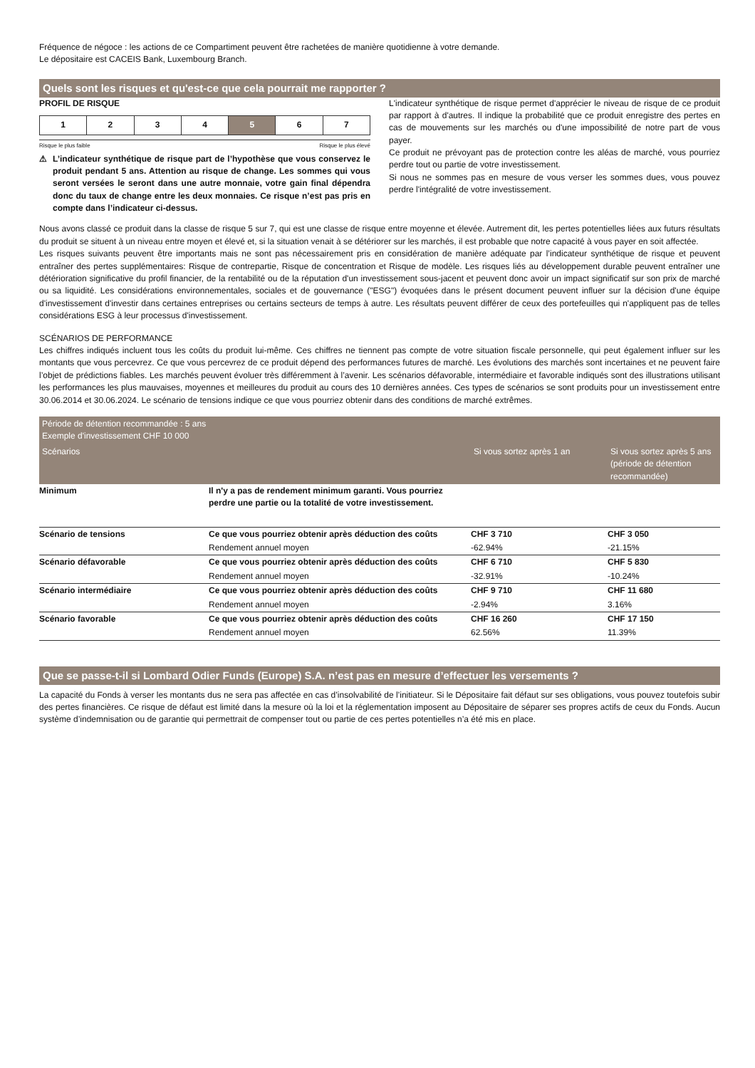Fréquence de négoce : les actions de ce Compartiment peuvent être rachetées de manière quotidienne à votre demande.
Le dépositaire est CACEIS Bank, Luxembourg Branch.
Quels sont les risques et qu'est-ce que cela pourrait me rapporter ?
PROFIL DE RISQUE
| 1 | 2 | 3 | 4 | 5 | 6 | 7 |
Risque le plus faible Risque le plus élevé
⚠ L’indicateur synthétique de risque part de l’hypothèse que vous conservez le produit pendant 5 ans. Attention au risque de change. Les sommes qui vous seront versées le seront dans une autre monnaie, votre gain final dépendra donc du taux de change entre les deux monnaies. Ce risque n’est pas pris en compte dans l’indicateur ci-dessus.
L'indicateur synthétique de risque permet d'apprécier le niveau de risque de ce produit par rapport à d'autres. Il indique la probabilité que ce produit enregistre des pertes en cas de mouvements sur les marchés ou d'une impossibilité de notre part de vous payer.
Ce produit ne prévoyant pas de protection contre les aléas de marché, vous pourriez perdre tout ou partie de votre investissement.
Si nous ne sommes pas en mesure de vous verser les sommes dues, vous pouvez perdre l'intégralité de votre investissement.
Nous avons classé ce produit dans la classe de risque 5 sur 7, qui est une classe de risque entre moyenne et élevée. Autrement dit, les pertes potentielles liées aux futurs résultats du produit se situent à un niveau entre moyen et élevé et, si la situation venait à se détériorer sur les marchés, il est probable que notre capacité à vous payer en soit affectée.
Les risques suivants peuvent être importants mais ne sont pas nécessairement pris en considération de manière adéquate par l’indicateur synthétique de risque et peuvent entraîner des pertes supplémentaires: Risque de contrepartie, Risque de concentration et Risque de modèle. Les risques liés au développement durable peuvent entraîner une détérioration significative du profil financier, de la rentabilité ou de la réputation d'un investissement sous-jacent et peuvent donc avoir un impact significatif sur son prix de marché ou sa liquidité. Les considérations environnementales, sociales et de gouvernance ("ESG") évoquées dans le présent document peuvent influer sur la décision d'une équipe d'investissement d'investir dans certaines entreprises ou certains secteurs de temps à autre. Les résultats peuvent différer de ceux des portefeuilles qui n'appliquent pas de telles considérations ESG à leur processus d'investissement.
SCÉNARIOS DE PERFORMANCE
Les chiffres indiqués incluent tous les coûts du produit lui-même. Ces chiffres ne tiennent pas compte de votre situation fiscale personnelle, qui peut également influer sur les montants que vous percevrez. Ce que vous percevrez de ce produit dépend des performances futures de marché. Les évolutions des marchés sont incertaines et ne peuvent faire l’objet de prédictions fiables. Les marchés peuvent évoluer très différemment à l’avenir. Les scénarios défavorable, intermédiaire et favorable indiqués sont des illustrations utilisant les performances les plus mauvaises, moyennes et meilleures du produit au cours des 10 dernières années. Ces types de scénarios se sont produits pour un investissement entre 30.06.2014 et 30.06.2024. Le scénario de tensions indique ce que vous pourriez obtenir dans des conditions de marché extrêmes.
| Période de détention recommandée : 5 ans Exemple d'investissement CHF 10 000 | | | |
| --- | --- | --- | --- |
| Scénarios | | Si vous sortez après 1 an | Si vous sortez après 5 ans (période de détention recommandée) |
| Minimum | Il n'y a pas de rendement minimum garanti. Vous pourriez perdre une partie ou la totalité de votre investissement. | | |
| Scénario de tensions | Ce que vous pourriez obtenir après déduction des coûts | CHF 3 710 | CHF 3 050 |
| | Rendement annuel moyen | -62.94% | -21.15% |
| Scénario défavorable | Ce que vous pourriez obtenir après déduction des coûts | CHF 6 710 | CHF 5 830 |
| | Rendement annuel moyen | -32.91% | -10.24% |
| Scénario intermédiaire | Ce que vous pourriez obtenir après déduction des coûts | CHF 9 710 | CHF 11 680 |
| | Rendement annuel moyen | -2.94% | 3.16% |
| Scénario favorable | Ce que vous pourriez obtenir après déduction des coûts | CHF 16 260 | CHF 17 150 |
| | Rendement annuel moyen | 62.56% | 11.39% |
Que se passe-t-il si Lombard Odier Funds (Europe) S.A. n’est pas en mesure d’effectuer les versements ?
La capacité du Fonds à verser les montants dus ne sera pas affectée en cas d’insolvabilité de l’initiateur. Si le Dépositaire fait défaut sur ses obligations, vous pouvez toutefois subir des pertes financières. Ce risque de défaut est limité dans la mesure où la loi et la réglementation imposent au Dépositaire de séparer ses propres actifs de ceux du Fonds. Aucun système d’indemnisation ou de garantie qui permettrait de compenser tout ou partie de ces pertes potentielles n’a été mis en place.